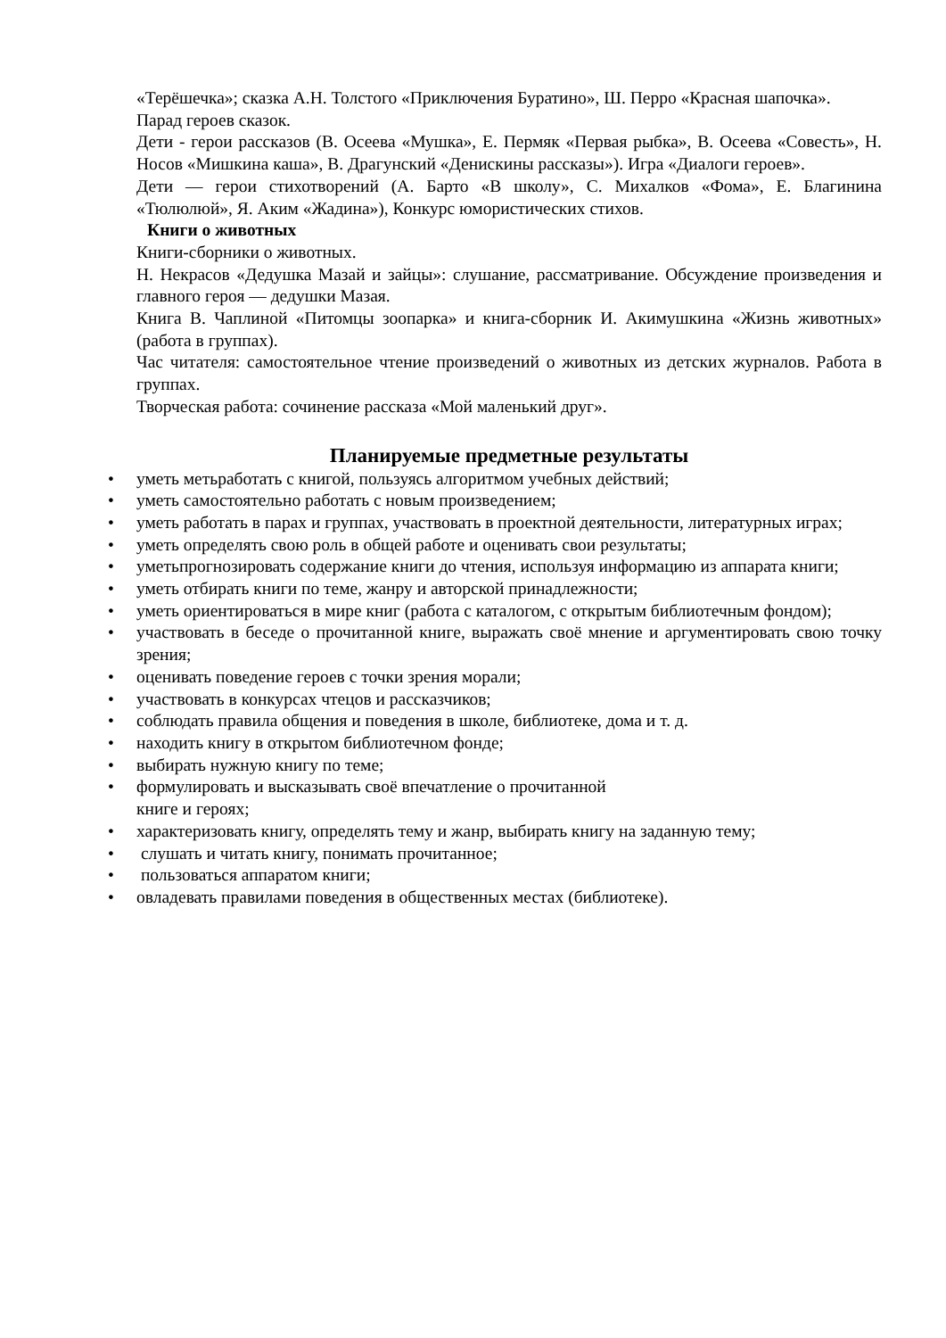«Терёшечка»; сказка А.Н. Толстого «Приключения Буратино», Ш. Перро «Красная шапочка».
Парад героев сказок.
Дети - герои рассказов (В. Осеева «Мушка», Е. Пермяк «Первая рыбка», В. Осеева «Совесть», Н. Носов «Мишкина каша», В. Драгунский «Денискины рассказы»). Игра «Диалоги героев».
Дети — герои стихотворений (А. Барто «В школу», С. Михалков «Фома», Е. Благинина «Тюлюлюй», Я. Аким «Жадина»), Конкурс юмористических стихов.
Книги о животных
Книги-сборники о животных.
Н. Некрасов «Дедушка Мазай и зайцы»: слушание, рассматривание. Обсуждение произведения и главного героя — дедушки Мазая.
Книга В. Чаплиной «Питомцы зоопарка» и книга-сборник И. Акимушкина «Жизнь животных» (работа в группах).
Час читателя: самостоятельное чтение произведений о животных из детских журналов. Работа в группах.
Творческая работа: сочинение рассказа «Мой маленький друг».
Планируемые предметные результаты
• уметь метьработать с книгой, пользуясь алгоритмом учебных действий;
• уметь самостоятельно работать с новым произведением;
• уметь работать в парах и группах, участвовать в проектной деятельности, литературных играх;
• уметь определять свою роль в общей работе и оценивать свои результаты;
• уметьпрогнозировать содержание книги до чтения, используя информацию из аппарата книги;
• уметь отбирать книги по теме, жанру и авторской принадлежности;
• уметь ориентироваться в мире книг (работа с каталогом, с открытым библиотечным фондом);
• участвовать в беседе о прочитанной книге, выражать своё мнение и аргументировать свою точку зрения;
• оценивать поведение героев с точки зрения морали;
• участвовать в конкурсах чтецов и рассказчиков;
• соблюдать правила общения и поведения в школе, библиотеке, дома и т. д.
• находить книгу в открытом библиотечном фонде;
• выбирать нужную книгу по теме;
• формулировать и высказывать своё впечатление о прочитанной
книге и героях;
• характеризовать книгу, определять тему и жанр, выбирать книгу на заданную тему;
• слушать и читать книгу, понимать прочитанное;
• пользоваться аппаратом книги;
• овладевать правилами поведения в общественных местах (библиотеке).